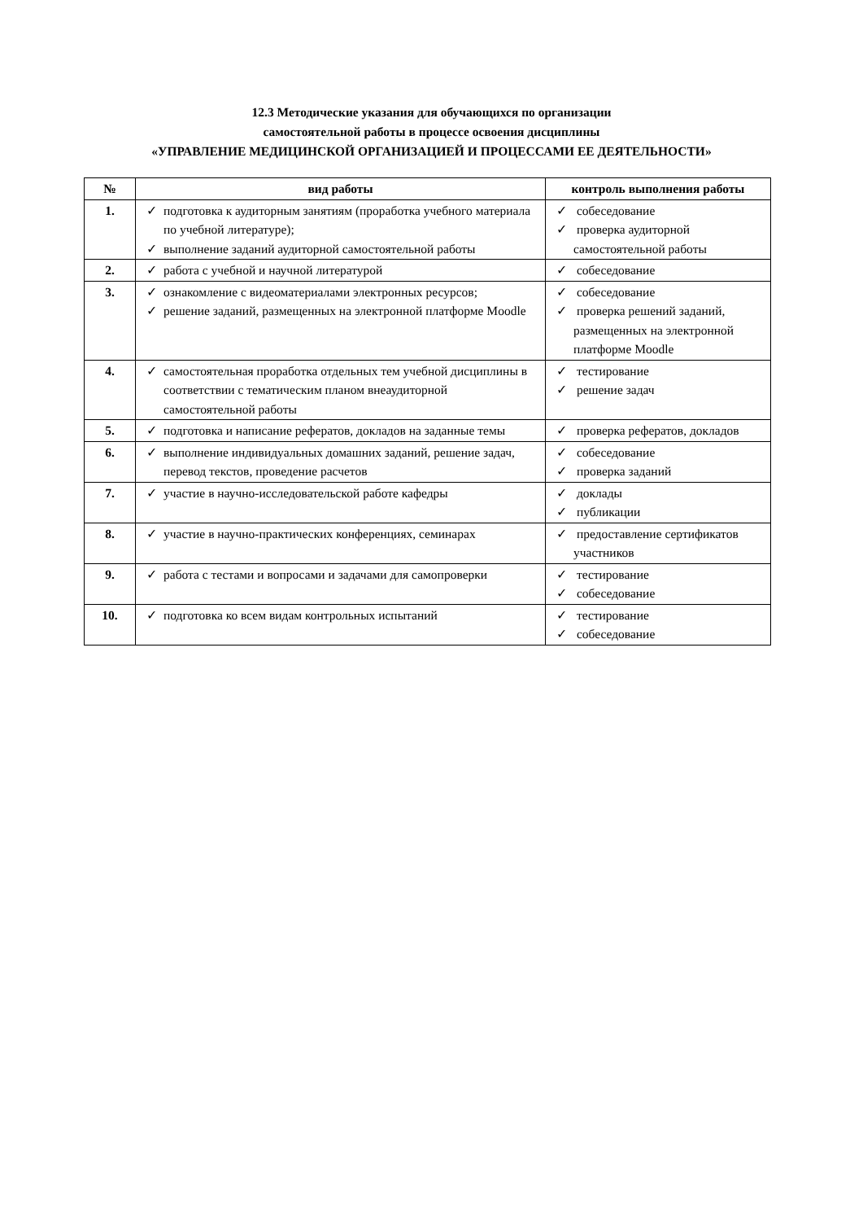12.3 Методические указания для обучающихся по организации
самостоятельной работы в процессе освоения дисциплины
«УПРАВЛЕНИЕ МЕДИЦИНСКОЙ ОРГАНИЗАЦИЕЙ И ПРОЦЕССАМИ ЕЕ ДЕЯТЕЛЬНОСТИ»
| № | вид работы | контроль выполнения работы |
| --- | --- | --- |
| 1. | ✓ подготовка к аудиторным занятиям (проработка учебного материала по учебной литературе); ✓ выполнение заданий аудиторной самостоятельной работы | ✓ собеседование ✓ проверка аудиторной самостоятельной работы |
| 2. | ✓ работа с учебной и научной литературой | ✓ собеседование |
| 3. | ✓ ознакомление с видеоматериалами электронных ресурсов; ✓ решение заданий, размещенных на электронной платформе Moodle | ✓ собеседование ✓ проверка решений заданий, размещенных на электронной платформе Moodle |
| 4. | ✓ самостоятельная проработка отдельных тем учебной дисциплины в соответствии с тематическим планом внеаудиторной самостоятельной работы | ✓ тестирование ✓ решение задач |
| 5. | ✓ подготовка и написание рефератов, докладов на заданные темы | ✓ проверка рефератов, докладов |
| 6. | ✓ выполнение индивидуальных домашних заданий, решение задач, перевод текстов, проведение расчетов | ✓ собеседование ✓ проверка заданий |
| 7. | ✓ участие в научно-исследовательской работе кафедры | ✓ доклады ✓ публикации |
| 8. | ✓ участие в научно-практических конференциях, семинарах | ✓ предоставление сертификатов участников |
| 9. | ✓ работа с тестами и вопросами и задачами для самопроверки | ✓ тестирование ✓ собеседование |
| 10. | ✓ подготовка ко всем видам контрольных испытаний | ✓ тестирование ✓ собеседование |